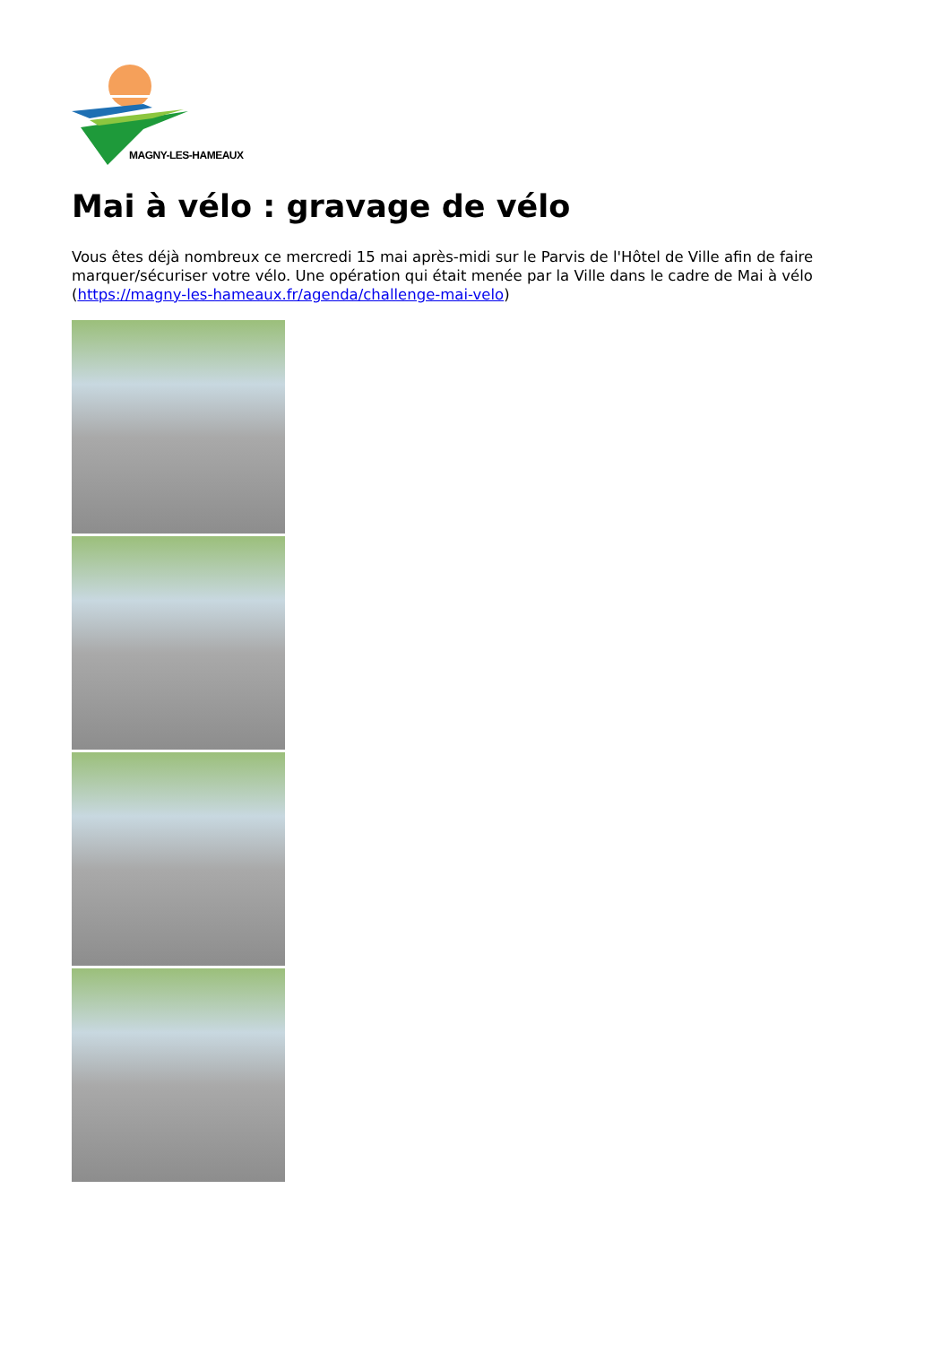MAGNY-LES-HAMEAUX
Mai à vélo : gravage de vélo
Vous êtes déjà nombreux ce mercredi 15 mai après-midi sur le Parvis de l'Hôtel de Ville afin de faire marquer/sécuriser votre vélo. Une opération qui était menée par la Ville dans le cadre de Mai à vélo (https://magny-les-hameaux.fr/agenda/challenge-mai-velo)